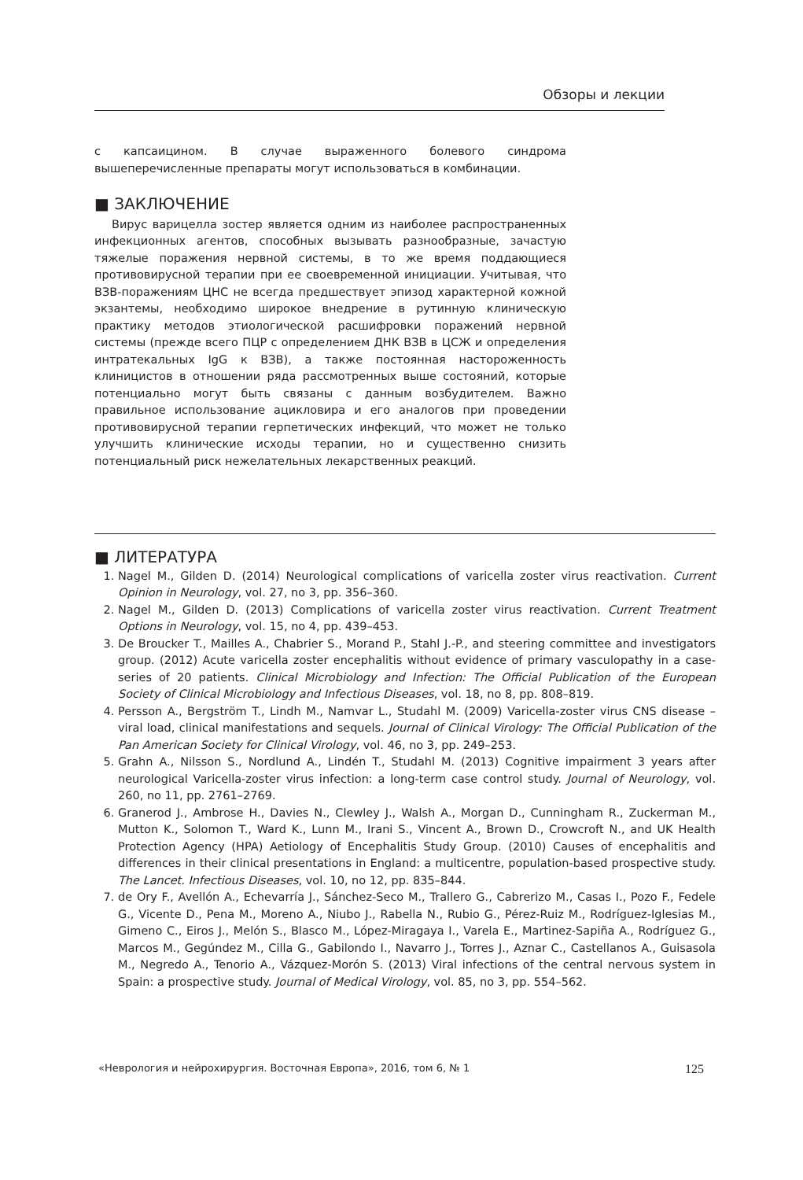Обзоры и лекции
с капсаицином. В случае выраженного болевого синдрома вышеперечисленные препараты могут использоваться в комбинации.
■ ЗАКЛЮЧЕНИЕ
Вирус варицелла зостер является одним из наиболее распространенных инфекционных агентов, способных вызывать разнообразные, зачастую тяжелые поражения нервной системы, в то же время поддающиеся противовирусной терапии при ее своевременной инициации. Учитывая, что ВЗВ-поражениям ЦНС не всегда предшествует эпизод характерной кожной экзантемы, необходимо широкое внедрение в рутинную клиническую практику методов этиологической расшифровки поражений нервной системы (прежде всего ПЦР с определением ДНК ВЗВ в ЦСЖ и определения интратекальных IgG к ВЗВ), а также постоянная настороженность клиницистов в отношении ряда рассмотренных выше состояний, которые потенциально могут быть связаны с данным возбудителем. Важно правильное использование ацикловира и его аналогов при проведении противовирусной терапии герпетических инфекций, что может не только улучшить клинические исходы терапии, но и существенно снизить потенциальный риск нежелательных лекарственных реакций.
■ ЛИТЕРАТУРА
1. Nagel M., Gilden D. (2014) Neurological complications of varicella zoster virus reactivation. Current Opinion in Neurology, vol. 27, no 3, pp. 356–360.
2. Nagel M., Gilden D. (2013) Complications of varicella zoster virus reactivation. Current Treatment Options in Neurology, vol. 15, no 4, pp. 439–453.
3. De Broucker T., Mailles A., Chabrier S., Morand P., Stahl J.-P., and steering committee and investigators group. (2012) Acute varicella zoster encephalitis without evidence of primary vasculopathy in a case-series of 20 patients. Clinical Microbiology and Infection: The Official Publication of the European Society of Clinical Microbiology and Infectious Diseases, vol. 18, no 8, pp. 808–819.
4. Persson A., Bergström T., Lindh M., Namvar L., Studahl M. (2009) Varicella-zoster virus CNS disease – viral load, clinical manifestations and sequels. Journal of Clinical Virology: The Official Publication of the Pan American Society for Clinical Virology, vol. 46, no 3, pp. 249–253.
5. Grahn A., Nilsson S., Nordlund A., Lindén T., Studahl M. (2013) Cognitive impairment 3 years after neurological Varicella-zoster virus infection: a long-term case control study. Journal of Neurology, vol. 260, no 11, pp. 2761–2769.
6. Granerod J., Ambrose H., Davies N., Clewley J., Walsh A., Morgan D., Cunningham R., Zuckerman M., Mutton K., Solomon T., Ward K., Lunn M., Irani S., Vincent A., Brown D., Crowcroft N., and UK Health Protection Agency (HPA) Aetiology of Encephalitis Study Group. (2010) Causes of encephalitis and differences in their clinical presentations in England: a multicentre, population-based prospective study. The Lancet. Infectious Diseases, vol. 10, no 12, pp. 835–844.
7. de Ory F., Avellón A., Echevarría J., Sánchez-Seco M., Trallero G., Cabrerizo M., Casas I., Pozo F., Fedele G., Vicente D., Pena M., Moreno A., Niubo J., Rabella N., Rubio G., Pérez-Ruiz M., Rodríguez-Iglesias M., Gimeno C., Eiros J., Melón S., Blasco M., López-Miragaya I., Varela E., Martinez-Sapiña A., Rodríguez G., Marcos M., Gegúndez M., Cilla G., Gabilondo I., Navarro J., Torres J., Aznar C., Castellanos A., Guisasola M., Negredo A., Tenorio A., Vázquez-Morón S. (2013) Viral infections of the central nervous system in Spain: a prospective study. Journal of Medical Virology, vol. 85, no 3, pp. 554–562.
«Неврология и нейрохирургия. Восточная Европа», 2016, том 6, № 1 125